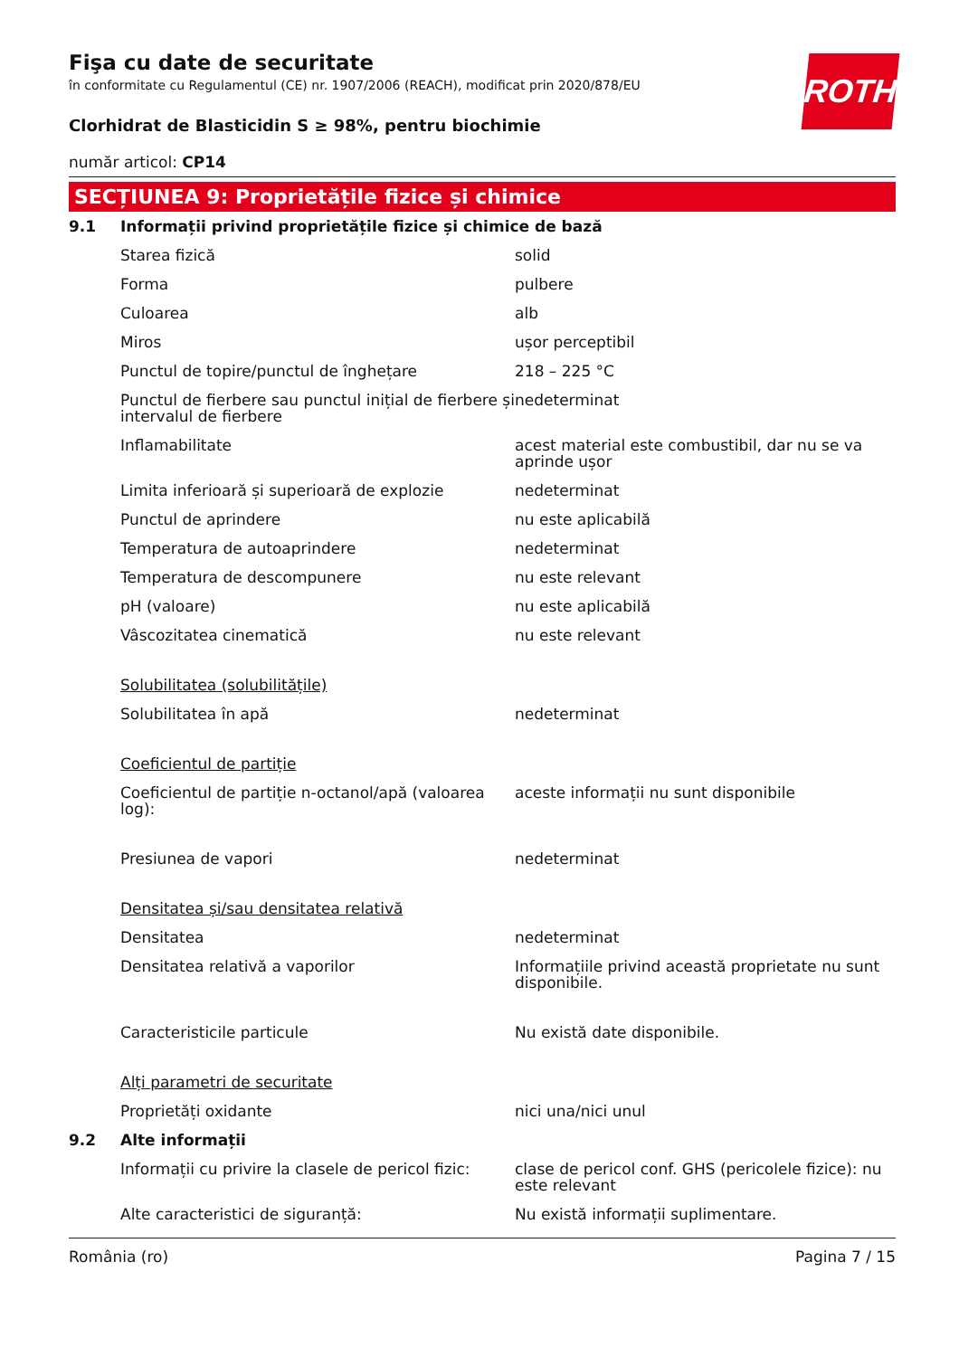ROTH
Fişa cu date de securitate
în conformitate cu Regulamentul (CE) nr. 1907/2006 (REACH), modificat prin 2020/878/EU
Clorhidrat de Blasticidin S ≥ 98%, pentru biochimie
număr articol: CP14
SECȚIUNEA 9: Proprietățile fizice și chimice
| 9.1 | Informații privind proprietățile fizice și chimice de bază | |
| | Starea fizică | solid |
| | Forma | pulbere |
| | Culoarea | alb |
| | Miros | ușor perceptibil |
| | Punctul de topire/punctul de înghețare | 218 – 225 °C |
| | Punctul de fierbere sau punctul inițial de fierbere și intervalul de fierbere | nedeterminat |
| | Inflamabilitate | acest material este combustibil, dar nu se va aprinde ușor |
| | Limita inferioară și superioară de explozie | nedeterminat |
| | Punctul de aprindere | nu este aplicabilă |
| | Temperatura de autoaprindere | nedeterminat |
| | Temperatura de descompunere | nu este relevant |
| | pH (valoare) | nu este aplicabilă |
| | Vâscozitatea cinematică | nu este relevant |
| | Solubilitatea (solubilitățile) | |
| | Solubilitatea în apă | nedeterminat |
| | Coeficientul de partiție | |
| | Coeficientul de partiție n-octanol/apă (valoarea log): | aceste informații nu sunt disponibile |
| | Presiunea de vapori | nedeterminat |
| | Densitatea și/sau densitatea relativă | |
| | Densitatea | nedeterminat |
| | Densitatea relativă a vaporilor | Informațiile privind această proprietate nu sunt disponibile. |
| | Caracteristicile particule | Nu există date disponibile. |
| | Alți parametri de securitate | |
| | Proprietăți oxidante | nici una/nici unul |
| 9.2 | Alte informații | |
| | Informații cu privire la clasele de pericol fizic: | clase de pericol conf. GHS (pericolele fizice): nu este relevant |
| | Alte caracteristici de siguranță: | Nu există informații suplimentare. |
România (ro) Pagina 7 / 15